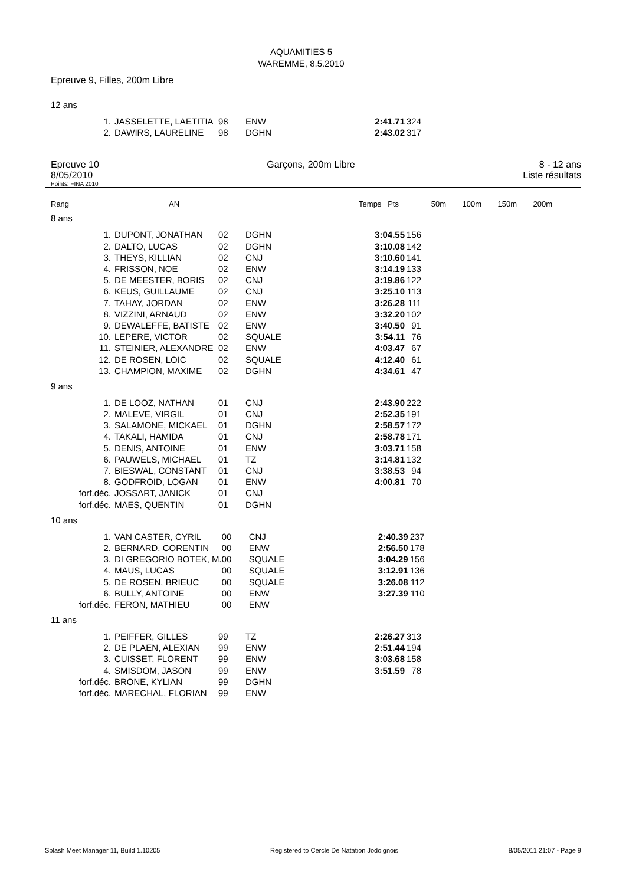AQUAMITIES 5
WAREMME, 8.5.2010
Epreuve 9, Filles, 200m Libre
12 ans
| 1. | JASSELETTE, LAETITIA | 98 | ENW | | 2:41.71 | 324 |
| 2. | DAWIRS, LAURELINE | 98 | DGHN | | 2:43.02 | 317 |
Epreuve 10
8/05/2010
Garçons, 200m Libre 8 - 12 ans
Liste résultats
Points: FINA 2010
Rang AN Temps Pts 50m 100m 150m 200m
8 ans
| 1. | DUPONT, JONATHAN | 02 | DGHN | | 3:04.55 | 156 |
| 2. | DALTO, LUCAS | 02 | DGHN | | 3:10.08 | 142 |
| 3. | THEYS, KILLIAN | 02 | CNJ | | 3:10.60 | 141 |
| 4. | FRISSON, NOE | 02 | ENW | | 3:14.19 | 133 |
| 5. | DE MEESTER, BORIS | 02 | CNJ | | 3:19.86 | 122 |
| 6. | KEUS, GUILLAUME | 02 | CNJ | | 3:25.10 | 113 |
| 7. | TAHAY, JORDAN | 02 | ENW | | 3:26.28 | 111 |
| 8. | VIZZINI, ARNAUD | 02 | ENW | | 3:32.20 | 102 |
| 9. | DEWALEFFE, BATISTE | 02 | ENW | | 3:40.50 | 91 |
| 10. | LEPERE, VICTOR | 02 | SQUALE | | 3:54.11 | 76 |
| 11. | STEINIER, ALEXANDRE | 02 | ENW | | 4:03.47 | 67 |
| 12. | DE ROSEN, LOIC | 02 | SQUALE | | 4:12.40 | 61 |
| 13. | CHAMPION, MAXIME | 02 | DGHN | | 4:34.61 | 47 |
9 ans
| 1. | DE LOOZ, NATHAN | 01 | CNJ | | 2:43.90 | 222 |
| 2. | MALEVE, VIRGIL | 01 | CNJ | | 2:52.35 | 191 |
| 3. | SALAMONE, MICKAEL | 01 | DGHN | | 2:58.57 | 172 |
| 4. | TAKALI, HAMIDA | 01 | CNJ | | 2:58.78 | 171 |
| 5. | DENIS, ANTOINE | 01 | ENW | | 3:03.71 | 158 |
| 6. | PAUWELS, MICHAEL | 01 | TZ | | 3:14.81 | 132 |
| 7. | BIESWAL, CONSTANT | 01 | CNJ | | 3:38.53 | 94 |
| 8. | GODFROID, LOGAN | 01 | ENW | | 4:00.81 | 70 |
| forf.déc. | JOSSART, JANICK | 01 | CNJ | | | |
| forf.déc. | MAES, QUENTIN | 01 | DGHN | | | |
10 ans
| 1. | VAN CASTER, CYRIL | 00 | CNJ | | 2:40.39 | 237 |
| 2. | BERNARD, CORENTIN | 00 | ENW | | 2:56.50 | 178 |
| 3. | DI GREGORIO BOTEK, M. | 00 | SQUALE | | 3:04.29 | 156 |
| 4. | MAUS, LUCAS | 00 | SQUALE | | 3:12.91 | 136 |
| 5. | DE ROSEN, BRIEUC | 00 | SQUALE | | 3:26.08 | 112 |
| 6. | BULLY, ANTOINE | 00 | ENW | | 3:27.39 | 110 |
| forf.déc. | FERON, MATHIEU | 00 | ENW | | | |
11 ans
| 1. | PEIFFER, GILLES | 99 | TZ | | 2:26.27 | 313 |
| 2. | DE PLAEN, ALEXIAN | 99 | ENW | | 2:51.44 | 194 |
| 3. | CUISSET, FLORENT | 99 | ENW | | 3:03.68 | 158 |
| 4. | SMISDOM, JASON | 99 | ENW | | 3:51.59 | 78 |
| forf.déc. | BRONE, KYLIAN | 99 | DGHN | | | |
| forf.déc. | MARECHAL, FLORIAN | 99 | ENW | | | |
Splash Meet Manager 11, Build 1.10205 Registered to Cercle De Natation Jodoignois 8/05/2011 21:07 - Page 9